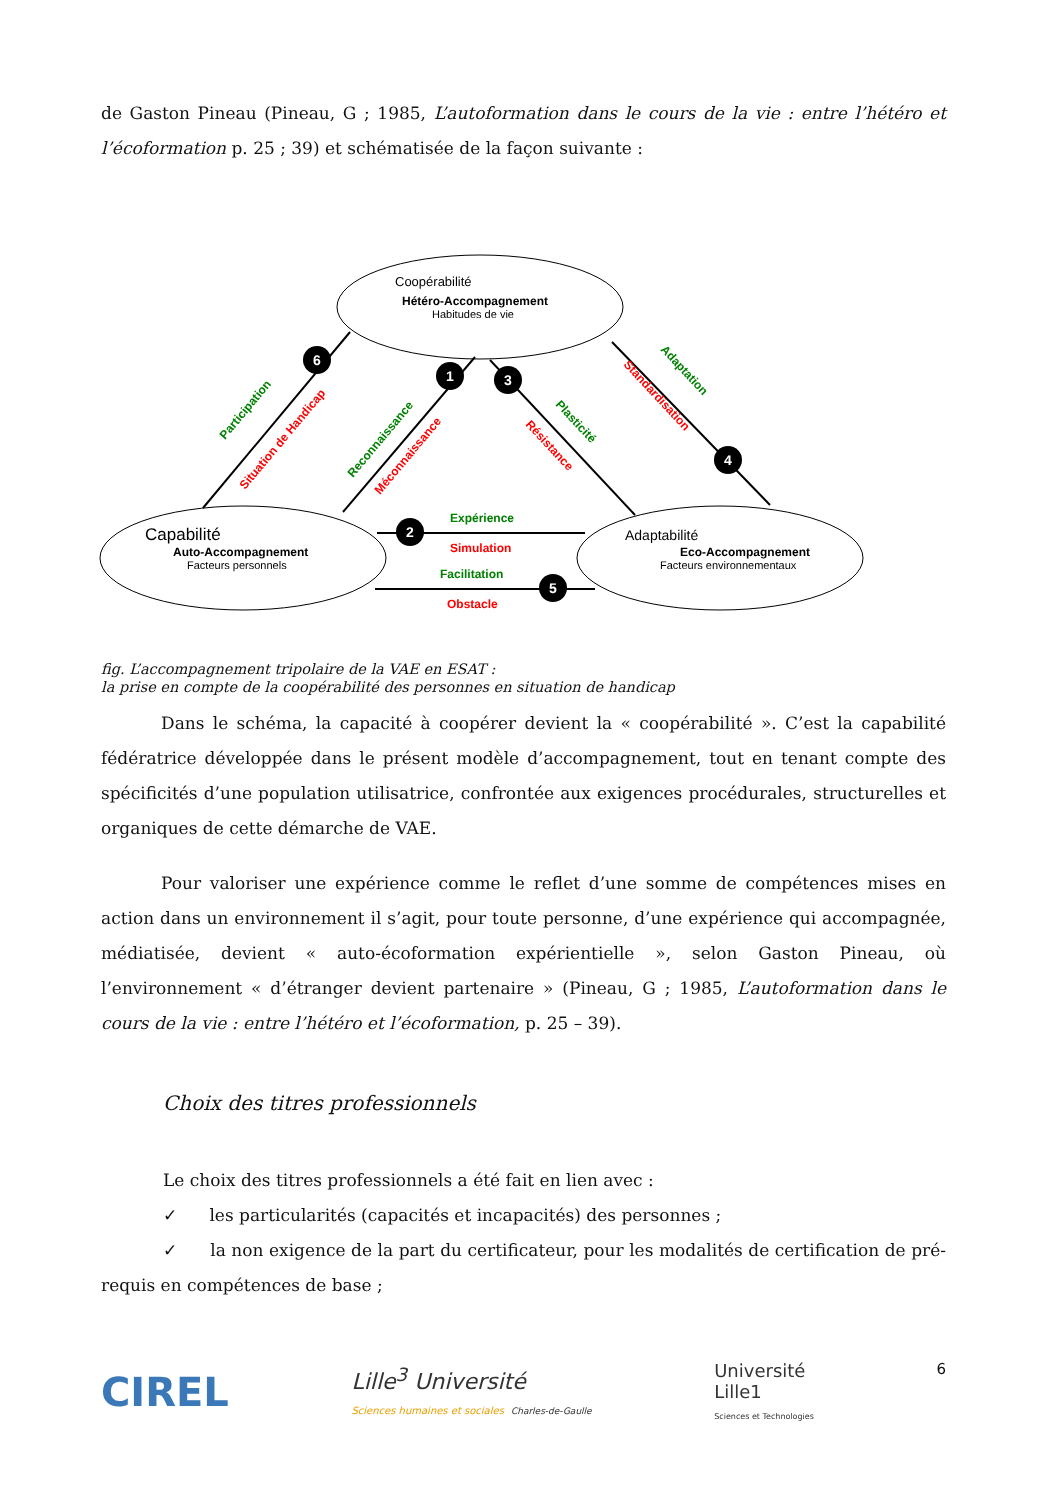de Gaston Pineau (Pineau, G ; 1985, L’autoformation dans le cours de la vie : entre l’hétéro et l’écoformation p. 25 ; 39) et schématisée de la façon suivante :
Coopérabilité
Hétéro-Accompagnement
Habitudes de vie
Capabilité
Auto-Accompagnement
Facteurs personnels
Adaptabilité
Eco-Accompagnement
Facteurs environnementaux
Expérience
Simulation
Facilitation
Obstacle
Participation
Situation de Handicap
Reconnaissance
Méconnaissance
Plasticité
Résistance
Adaptation
Standardisation
6
1
3
4
2
5
fig. L’accompagnement tripolaire de la VAE en ESAT :
la prise en compte de la coopérabilité des personnes en situation de handicap
Dans le schéma, la capacité à coopérer devient la « coopérabilité ». C’est la capabilité fédératrice développée dans le présent modèle d’accompagnement, tout en tenant compte des spécificités d’une population utilisatrice, confrontée aux exigences procédurales, structurelles et organiques de cette démarche de VAE.
Pour valoriser une expérience comme le reflet d’une somme de compétences mises en action dans un environnement il s’agit, pour toute personne, d’une expérience qui accompagnée, médiatisée, devient « auto-écoformation expérientielle », selon Gaston Pineau, où l’environnement « d’étranger devient partenaire » (Pineau, G ; 1985, L’autoformation dans le cours de la vie : entre l’hétéro et l’écoformation, p. 25 – 39).
Choix des titres professionnels
Le choix des titres professionnels a été fait en lien avec :
✓ les particularités (capacités et incapacités) des personnes ;
✓ la non exigence de la part du certificateur, pour les modalités de certification de pré-requis en compétences de base ;
CIREL
Lille<sup>3</sup> Université
Sciences humaines et sociales Charles-de-Gaulle
Université
Lille1
Sciences et Technologies
6